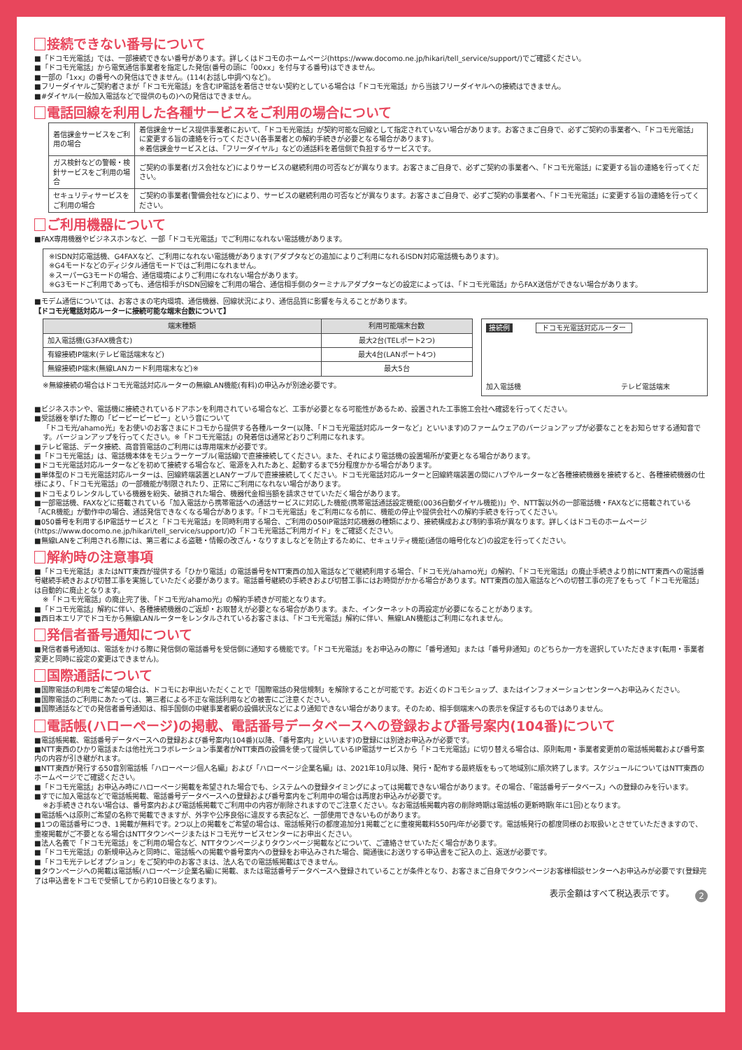接続できない番号について
■「ドコモ光電話」では、一部接続できない番号があります。詳しくはドコモのホームページ(https://www.docomo.ne.jp/hikari/tell_service/support/)でご確認ください。
■「ドコモ光電話」から電気通信事業者を指定した発信(番号の頭に「00xx」を付与する番号)はできません。
■一部の「1xx」の番号への発信はできません。(114(お話し中調べ)など)。
■フリーダイヤルご契約者さまが「ドコモ光電話」を含むIP電話を着信させない契約としている場合は「ドコモ光電話」から当該フリーダイヤルへの接続はできません。
■#ダイヤル(一般加入電話などで提供のもの)への発信はできません。
電話回線を利用した各種サービスをご利用の場合について
| 着信課金サービスをご利用の場合 | 着信課金サービス提供事業者において、「ドコモ光電話」が契約可能な回線として指定されていない場合があります。お客さまご自身で、必ずご契約の事業者へ、「ドコモ光電話」に変更する旨の連絡を行ってください(各事業者との解約手続きが必要となる場合があります)。 ※着信課金サービスとは、「フリーダイヤル」などの通話料を着信側で負担するサービスです。 |
| ガス検針などの警報・検針サービスをご利用の場合 | ご契約の事業者(ガス会社など)によりサービスの継続利用の可否などが異なります。お客さまご自身で、必ずご契約の事業者へ、「ドコモ光電話」に変更する旨の連絡を行ってください。 |
| セキュリティサービスをご利用の場合 | ご契約の事業者(警備会社など)により、サービスの継続利用の可否などが異なります。お客さまご自身で、必ずご契約の事業者へ、「ドコモ光電話」に変更する旨の連絡を行ってください。 |
ご利用機器について
■FAX専用機器やビジネスホンなど、一部「ドコモ光電話」でご利用になれない電話機があります。
※ISDN対応電話機、G4FAXなど、ご利用になれない電話機があります(アダプタなどの追加によりご利用になれるISDN対応電話機もあります)。
※G4モードなどのディジタル通信モードではご利用になれません。
※スーパーG3モードの場合、通信環境によりご利用になれない場合があります。
※G3モードご利用であっても、通信相手がISDN回線をご利用の場合、通信相手側のターミナルアダプターなどの設定によっては、「ドコモ光電話」からFAX送信ができない場合があります。
■モデム通信については、お客さまの宅内環境、通信機器、回線状況により、通信品質に影響を与えることがあります。
【ドコモ光電話対応ルーターに接続可能な端末台数について】
| 端末種類 | 利用可能端末台数 |
| --- | --- |
| 加入電話機(G3FAX機含む) | 最大2台(TELポート2つ) |
| 有線接続IP端末(テレビ電話端末など) | 最大4台(LANポート4つ) |
| 無線接続IP端末(無線LANカード利用端末など)※ | 最大5台 |
※無線接続の場合はドコモ光電話対応ルーターの無線LAN機能(有料)の申込みが別途必要です。
接続例 ドコモ光電話対応ルーター
加入電話機 テレビ電話端末
■ビジネスホンや、電話機に接続されているドアホンを利用されている場合など、工事が必要となる可能性があるため、設置された工事施工会社へ確認を行ってください。
■受話器を挙げた際の「ピーピーピーピー」という音について
「ドコモ光/ahamo光」をお使いのお客さまにドコモから提供する各種ルーター(以降、「ドコモ光電話対応ルーターなど」といいます)のファームウェアのバージョンアップが必要なことをお知らせする通知音です。バージョンアップを行ってください。※「ドコモ光電話」の発着信は通常どおりご利用になれます。
■テレビ電話、データ接続、高音質電話のご利用には専用端末が必要です。
■「ドコモ光電話」は、電話機本体をモジュラーケーブル(電話線)で直接接続してください。また、それにより電話機の設置場所が変更となる場合があります。
■ドコモ光電話対応ルーターなどを初めて接続する場合など、電源を入れたあと、起動するまで5分程度かかる場合があります。
■単体型のドコモ光電話対応ルーターは、回線終端装置とLANケーブルで直接接続してください。ドコモ光電話対応ルーターと回線終端装置の間にハブやルーターなど各種接続機器を接続すると、各種接続機器の仕様により、「ドコモ光電話」の一部機能が制限されたり、正常にご利用になれない場合があります。
■ドコモよりレンタルしている機器を紛失、破損された場合、機器代金相当額を請求させていただく場合があります。
■一部電話機、FAXなどに搭載されている「加入電話から携帯電話への通話サービスに対応した機能(携帯電話通話設定機能(0036自動ダイヤル機能))」や、NTT製以外の一部電話機・FAXなどに搭載されている「ACR機能」が動作中の場合、通話発信できなくなる場合があります。「ドコモ光電話」をご利用になる前に、機能の停止や提供会社への解約手続きを行ってください。
■050番号を利用するIP電話サービスと「ドコモ光電話」を同時利用する場合、ご利用の050IP電話対応機器の種類により、接続構成および制約事項が異なります。詳しくはドコモのホームページ(https://www.docomo.ne.jp/hikari/tell_service/support/)の「ドコモ光電話ご利用ガイド」をご確認ください。
■無線LANをご利用される際には、第三者による盗聴・情報の改ざん・なりすましなどを防止するために、セキュリティ機能(通信の暗号化など)の設定を行ってください。
解約時の注意事項
■「ドコモ光電話」またはNTT東西が提供する「ひかり電話」の電話番号をNTT東西の加入電話などで継続利用する場合、「ドコモ光/ahamo光」の解約、「ドコモ光電話」の廃止手続きより前にNTT東西への電話番号継続手続きおよび切替工事を実施していただく必要があります。電話番号継続の手続きおよび切替工事にはお時間がかかる場合があります。NTT東西の加入電話などへの切替工事の完了をもって「ドコモ光電話」は自動的に廃止となります。
※「ドコモ光電話」の廃止完了後、「ドコモ光/ahamo光」の解約手続きが可能となります。
■「ドコモ光電話」解約に伴い、各種接続機器のご返却・お取替えが必要となる場合があります。また、インターネットの再設定が必要になることがあります。
■西日本エリアでドコモから無線LANルーターをレンタルされているお客さまは、「ドコモ光電話」解約に伴い、無線LAN機能はご利用になれません。
発信者番号通知について
■発信者番号通知は、電話をかける際に発信側の電話番号を受信側に通知する機能です。「ドコモ光電話」をお申込みの際に「番号通知」または「番号非通知」のどちらか一方を選択していただきます(転用・事業者変更と同時に設定の変更はできません)。
国際通話について
■国際電話の利用をご希望の場合は、ドコモにお申出いただくことで「国際電話の発信規制」を解除することが可能です。お近くのドコモショップ、またはインフォメーションセンターへお申込みください。
■国際電話のご利用にあたっては、第三者による不正な電話利用などの被害にご注意ください。
■国際通話などでの発信者番号通知は、相手国側の中継事業者網の設備状況などにより通知できない場合があります。そのため、相手側端末への表示を保証するものではありません。
電話帳(ハローページ)の掲載、電話番号データベースへの登録および番号案内(104番)について
■電話帳掲載、電話番号データベースへの登録および番号案内(104番)(以降、「番号案内」といいます)の登録には別途お申込みが必要です。
■NTT東西のひかり電話または他社光コラボレーション事業者がNTT東西の設備を使って提供しているIP電話サービスから「ドコモ光電話」に切り替える場合は、原則転用・事業者変更前の電話帳掲載および番号案内の内容が引き継がれます。
■NTT東西が発行する50音別電話帳「ハローページ個人名編」および「ハローページ企業名編」は、2021年10月以降、発行・配布する最終版をもって地域別に順次終了します。スケジュールについてはNTT東西のホームページでご確認ください。
■「ドコモ光電話」お申込み時にハローページ掲載を希望された場合でも、システムへの登録タイミングによっては掲載できない場合があります。その場合、「電話番号データベース」への登録のみを行います。
■すでに加入電話などで電話帳掲載、電話番号データベースへの登録および番号案内をご利用中の場合は再度お申込みが必要です。
※お手続きされない場合は、番号案内および電話帳掲載でご利用中の内容が削除されますのでご注意ください。なお電話帳掲載内容の削除時期は電話帳の更新時期(年に1回)となります。
■電話帳へは原則ご希望の名称で掲載できますが、外字や公序良俗に違反する表記など、一部使用できないものがあります。
■1つの電話番号につき、1掲載が無料です。2つ以上の掲載をご希望の場合は、電話帳発行の都度追加分1掲載ごとに重複掲載料550円/年が必要です。電話帳発行の都度同様のお取扱いとさせていただきますので、重複掲載がご不要となる場合はNTTタウンページまたはドコモ光サービスセンターにお申出ください。
■法人名義で「ドコモ光電話」をご利用の場合など、NTTタウンページよりタウンページ掲載などについて、ご連絡させていただく場合があります。
■「ドコモ光電話」の新規申込みと同時に、電話帳への掲載や番号案内への登録をお申込みされた場合、開通後にお送りする申込書をご記入の上、返送が必要です。
■「ドコモ光テレビオプション」をご契約中のお客さまは、法人名での電話帳掲載はできません。
■タウンページへの掲載は電話帳(ハローページ企業名編)に掲載、または電話番号データベースへ登録されていることが条件となり、お客さまご自身でタウンページお客様相談センターへお申込みが必要です(登録完了は申込書をドコモで受領してから約10日後となります)。
2 表示金額はすべて税込表示です。